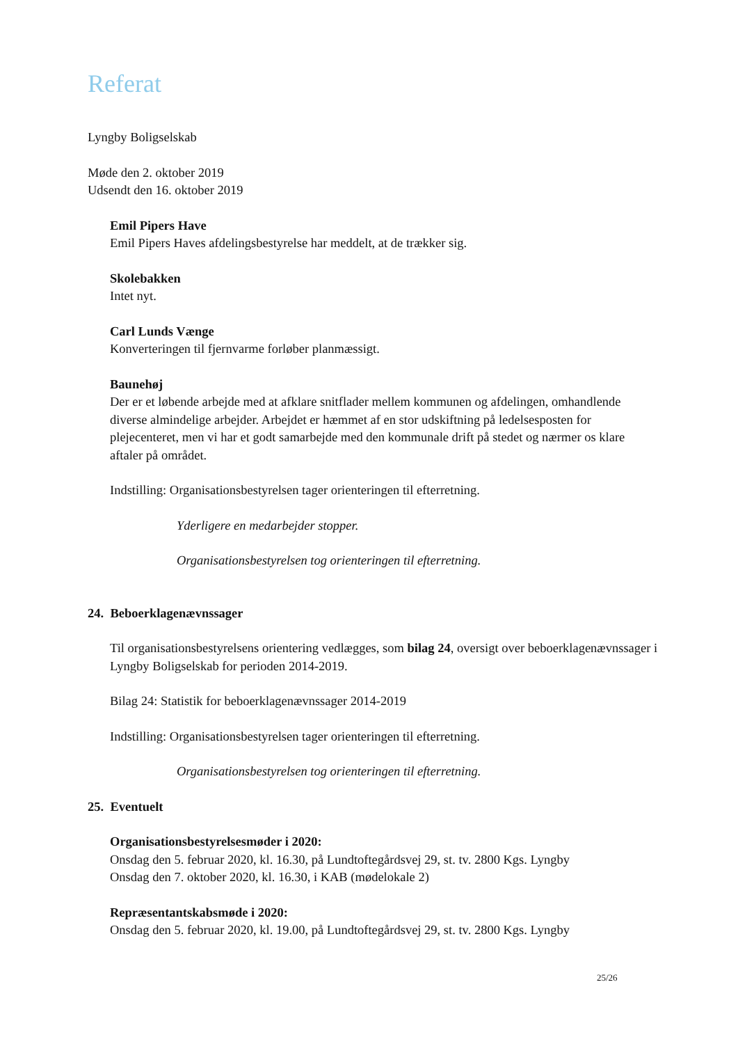Referat
Lyngby Boligselskab
Møde den 2. oktober 2019
Udsendt den 16. oktober 2019
Emil Pipers Have
Emil Pipers Haves afdelingsbestyrelse har meddelt, at de trækker sig.
Skolebakken
Intet nyt.
Carl Lunds Vænge
Konverteringen til fjernvarme forløber planmæssigt.
Baunehøj
Der er et løbende arbejde med at afklare snitflader mellem kommunen og afdelingen, omhandlende diverse almindelige arbejder. Arbejdet er hæmmet af en stor udskiftning på ledelsesposten for plejecenteret, men vi har et godt samarbejde med den kommunale drift på stedet og nærmer os klare aftaler på området.
Indstilling: Organisationsbestyrelsen tager orienteringen til efterretning.
Yderligere en medarbejder stopper.
Organisationsbestyrelsen tog orienteringen til efterretning.
24. Beboerklagenævnssager
Til organisationsbestyrelsens orientering vedlægges, som bilag 24, oversigt over beboerklagenævnssager i Lyngby Boligselskab for perioden 2014-2019.
Bilag 24: Statistik for beboerklagenævnssager 2014-2019
Indstilling: Organisationsbestyrelsen tager orienteringen til efterretning.
Organisationsbestyrelsen tog orienteringen til efterretning.
25. Eventuelt
Organisationsbestyrelsesmøder i 2020:
Onsdag den 5. februar 2020, kl. 16.30, på Lundtoftegårdsvej 29, st. tv. 2800 Kgs. Lyngby
Onsdag den 7. oktober 2020, kl. 16.30, i KAB (mødelokale 2)
Repræsentantskabsmøde i 2020:
Onsdag den 5. februar 2020, kl. 19.00, på Lundtoftegårdsvej 29, st. tv. 2800 Kgs. Lyngby
25/26